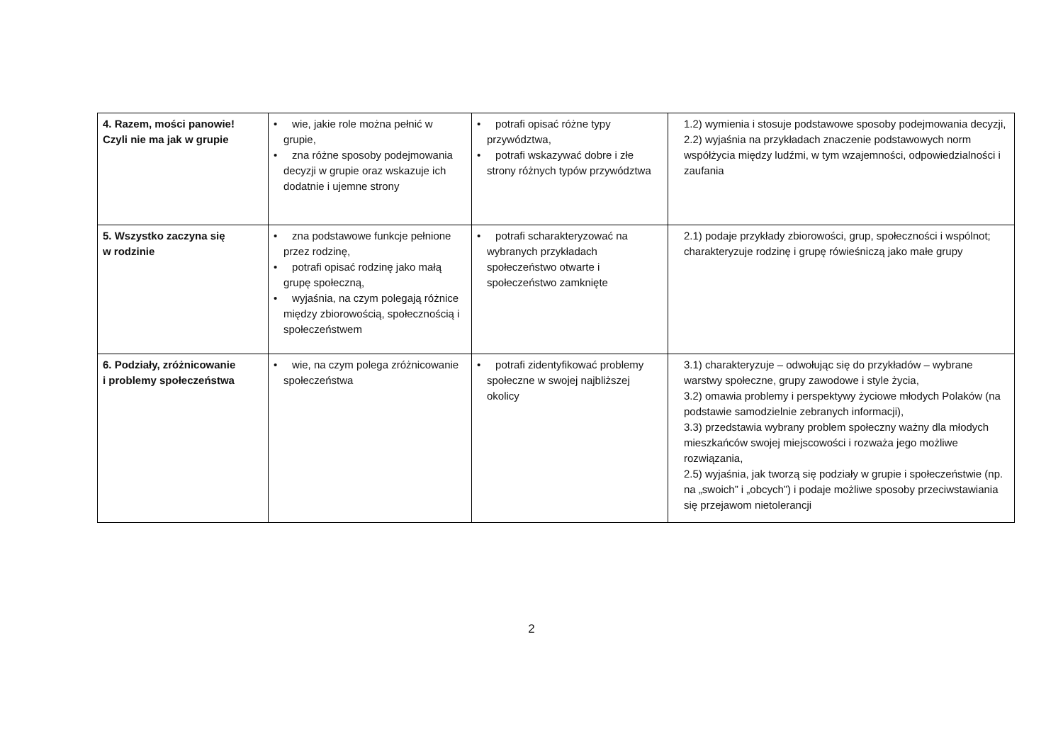| 4. Razem, mości panowie! Czyli nie ma jak w grupie | • wie, jakie role można pełnić w grupie, • zna różne sposoby podejmowania decyzji w grupie oraz wskazuje ich dodatnie i ujemne strony | • potrafi opisać różne typy przywództwa, • potrafi wskazywać dobre i złe strony różnych typów przywództwa | 1.2) wymienia i stosuje podstawowe sposoby podejmowania decyzji, 2.2) wyjaśnia na przykładach znaczenie podstawowych norm współżycia między ludźmi, w tym wzajemności, odpowiedzialności i zaufania |
| 5. Wszystko zaczyna się w rodzinie | • zna podstawowe funkcje pełnione przez rodzinę, • potrafi opisać rodzinę jako małą grupę społeczną, • wyjaśnia, na czym polegają różnice między zbiorowością, społecznością i społeczeństwem | • potrafi scharakteryzować na wybranych przykładach społeczeństwo otwarte i społeczeństwo zamknięte | 2.1) podaje przykłady zbiorowości, grup, społeczności i wspólnot; charakteryzuje rodzinę i grupę rówieśniczą jako małe grupy |
| 6. Podziały, zróżnicowanie i problemy społeczeństwa | • wie, na czym polega zróżnicowanie społeczeństwa | • potrafi zidentyfikować problemy społeczne w swojej najbliższej okolicy | 3.1) charakteryzuje – odwołując się do przykładów – wybrane warstwy społeczne, grupy zawodowe i style życia, 3.2) omawia problemy i perspektywy życiowe młodych Polaków (na podstawie samodzielnie zebranych informacji), 3.3) przedstawia wybrany problem społeczny ważny dla młodych mieszkańców swojej miejscowości i rozważa jego możliwe rozwiązania, 2.5) wyjaśnia, jak tworzą się podziały w grupie i społeczeństwie (np. na „swoich” i „obcych”) i podaje możliwe sposoby przeciwstawiania się przejawom nietolerancji |
2